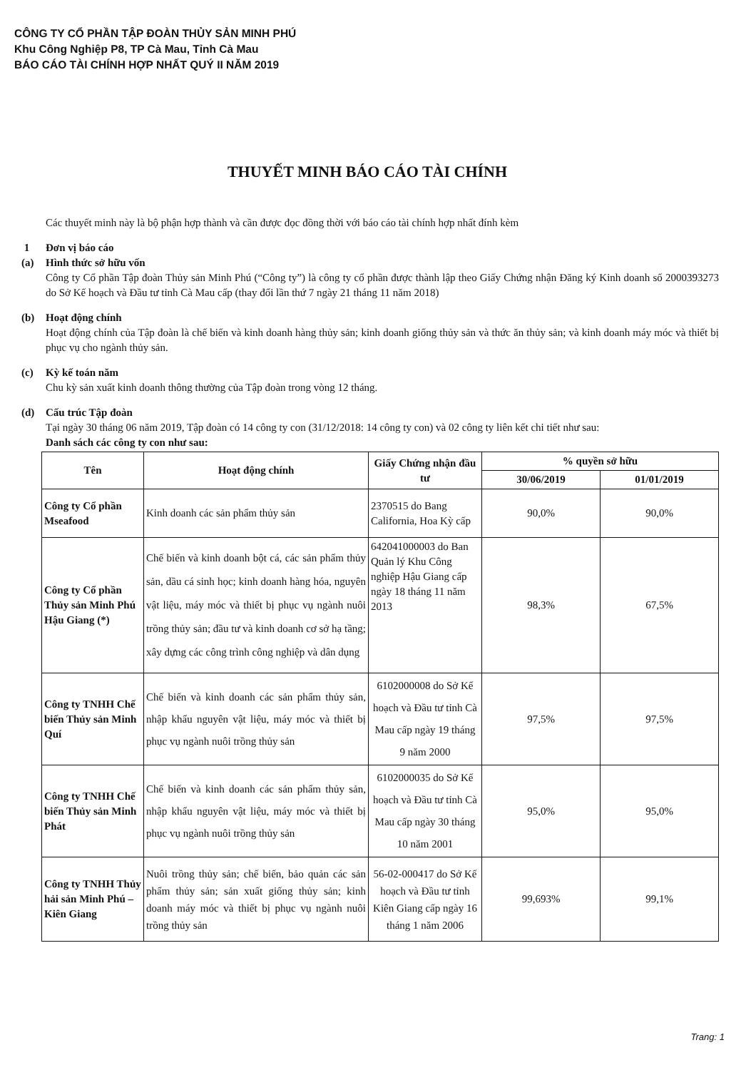CÔNG TY CỔ PHẦN TẬP ĐOÀN THỦY SẢN MINH PHÚ
Khu Công Nghiệp P8, TP Cà Mau, Tỉnh Cà Mau
BÁO CÁO TÀI CHÍNH HỢP NHẤT QUÝ II NĂM 2019
THUYẾT MINH BÁO CÁO TÀI CHÍNH
Các thuyết minh này là bộ phận hợp thành và cần được đọc đồng thời với báo cáo tài chính hợp nhất đính kèm
1 Đơn vị báo cáo
(a) Hình thức sở hữu vốn
Công ty Cổ phần Tập đoàn Thủy sản Minh Phú (“Công ty”) là công ty cổ phần được thành lập theo Giấy Chứng nhận Đăng ký Kinh doanh số 2000393273 do Sở Kế hoạch và Đầu tư tỉnh Cà Mau cấp (thay đổi lần thứ 7 ngày 21 tháng 11 năm 2018)
(b) Hoạt động chính
Hoạt động chính của Tập đoàn là chế biến và kinh doanh hàng thủy sản; kinh doanh giống thủy sản và thức ăn thủy sản; và kinh doanh máy móc và thiết bị phục vụ cho ngành thủy sản.
(c) Kỳ kế toán năm
Chu kỳ sản xuất kinh doanh thông thường của Tập đoàn trong vòng 12 tháng.
(d) Cấu trúc Tập đoàn
Tại ngày 30 tháng 06 năm 2019, Tập đoàn có 14 công ty con (31/12/2018: 14 công ty con) và 02 công ty liên kết chi tiết như sau:
Danh sách các công ty con như sau:
| Tên | Hoạt động chính | Giấy Chứng nhận đầu tư | % quyền sở hữu | |
| --- | --- | --- | --- | --- |
| | | | 30/06/2019 | 01/01/2019 |
| Công ty Cổ phần Mseafood | Kinh doanh các sản phẩm thủy sản | 2370515 do Bang California, Hoa Kỳ cấp | 90,0% | 90,0% |
| Công ty Cổ phần Thủy sản Minh Phú Hậu Giang (*) | Chế biến và kinh doanh bột cá, các sản phẩm thủy sản, dầu cá sinh học; kinh doanh hàng hóa, nguyên vật liệu, máy móc và thiết bị phục vụ ngành nuôi trồng thủy sản; đầu tư và kinh doanh cơ sở hạ tầng; xây dựng các công trình công nghiệp và dân dụng | 642041000003 do Ban Quản lý Khu Công nghiệp Hậu Giang cấp ngày 18 tháng 11 năm 2013 | 98,3% | 67,5% |
| Công ty TNHH Chế biến Thủy sản Minh Quí | Chế biến và kinh doanh các sản phẩm thủy sản, nhập khẩu nguyên vật liệu, máy móc và thiết bị phục vụ ngành nuôi trồng thủy sản | 6102000008 do Sở Kế hoạch và Đầu tư tỉnh Cà Mau cấp ngày 19 tháng 9 năm 2000 | 97,5% | 97,5% |
| Công ty TNHH Chế biến Thủy sản Minh Phát | Chế biến và kinh doanh các sản phẩm thủy sản, nhập khẩu nguyên vật liệu, máy móc và thiết bị phục vụ ngành nuôi trồng thủy sản | 6102000035 do Sở Kế hoạch và Đầu tư tỉnh Cà Mau cấp ngày 30 tháng 10 năm 2001 | 95,0% | 95,0% |
| Công ty TNHH Thủy hải sản Minh Phú – Kiên Giang | Nuôi trồng thủy sản; chế biến, bảo quản các sản phẩm thủy sản; sản xuất giống thủy sản; kinh doanh máy móc và thiết bị phục vụ ngành nuôi trồng thủy sản | 56-02-000417 do Sở Kế hoạch và Đầu tư tỉnh Kiên Giang cấp ngày 16 tháng 1 năm 2006 | 99,693% | 99,1% |
Trang: 1